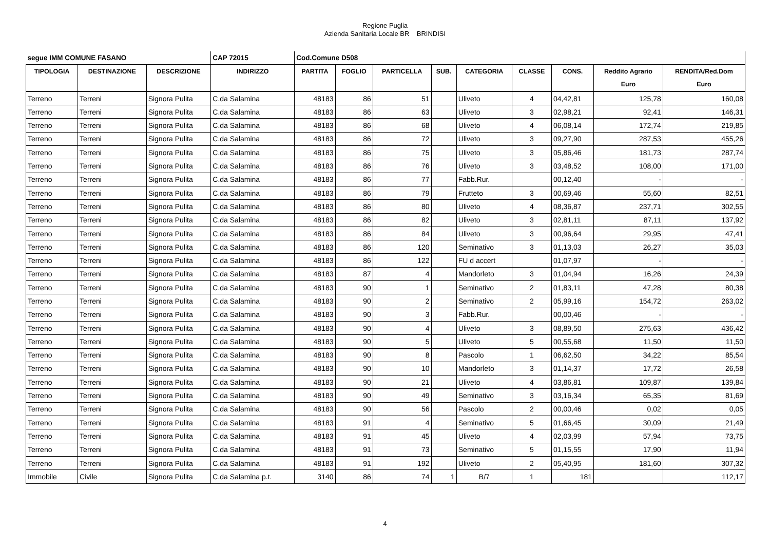Regione Puglia
Azienda Sanitaria Locale BR BRINDISI
| segue IMM COMUNE FASANO | | | CAP 72015 | Cod.Comune D508 | | | | | | | | |
| TIPOLOGIA | DESTINAZIONE | DESCRIZIONE | INDIRIZZO | PARTITA | FOGLIO | PARTICELLA | SUB. | CATEGORIA | CLASSE | CONS. | Reddito Agrario | RENDITA/Red.Dom |
| | | | | | | | | | | | Euro | Euro |
| Terreno | Terreni | Signora Pulita | C.da Salamina | 48183 | 86 | 51 | | Uliveto | 4 | 04,42,81 | 125,78 | 160,08 |
| Terreno | Terreni | Signora Pulita | C.da Salamina | 48183 | 86 | 63 | | Uliveto | 3 | 02,98,21 | 92,41 | 146,31 |
| Terreno | Terreni | Signora Pulita | C.da Salamina | 48183 | 86 | 68 | | Uliveto | 4 | 06,08,14 | 172,74 | 219,85 |
| Terreno | Terreni | Signora Pulita | C.da Salamina | 48183 | 86 | 72 | | Uliveto | 3 | 09,27,90 | 287,53 | 455,26 |
| Terreno | Terreni | Signora Pulita | C.da Salamina | 48183 | 86 | 75 | | Uliveto | 3 | 05,86,46 | 181,73 | 287,74 |
| Terreno | Terreni | Signora Pulita | C.da Salamina | 48183 | 86 | 76 | | Uliveto | 3 | 03,48,52 | 108,00 | 171,00 |
| Terreno | Terreni | Signora Pulita | C.da Salamina | 48183 | 86 | 77 | | Fabb.Rur. | | 00,12,40 | - | - |
| Terreno | Terreni | Signora Pulita | C.da Salamina | 48183 | 86 | 79 | | Frutteto | 3 | 00,69,46 | 55,60 | 82,51 |
| Terreno | Terreni | Signora Pulita | C.da Salamina | 48183 | 86 | 80 | | Uliveto | 4 | 08,36,87 | 237,71 | 302,55 |
| Terreno | Terreni | Signora Pulita | C.da Salamina | 48183 | 86 | 82 | | Uliveto | 3 | 02,81,11 | 87,11 | 137,92 |
| Terreno | Terreni | Signora Pulita | C.da Salamina | 48183 | 86 | 84 | | Uliveto | 3 | 00,96,64 | 29,95 | 47,41 |
| Terreno | Terreni | Signora Pulita | C.da Salamina | 48183 | 86 | 120 | | Seminativo | 3 | 01,13,03 | 26,27 | 35,03 |
| Terreno | Terreni | Signora Pulita | C.da Salamina | 48183 | 86 | 122 | | FU d accert | | 01,07,97 | - | - |
| Terreno | Terreni | Signora Pulita | C.da Salamina | 48183 | 87 | 4 | | Mandorleto | 3 | 01,04,94 | 16,26 | 24,39 |
| Terreno | Terreni | Signora Pulita | C.da Salamina | 48183 | 90 | 1 | | Seminativo | 2 | 01,83,11 | 47,28 | 80,38 |
| Terreno | Terreni | Signora Pulita | C.da Salamina | 48183 | 90 | 2 | | Seminativo | 2 | 05,99,16 | 154,72 | 263,02 |
| Terreno | Terreni | Signora Pulita | C.da Salamina | 48183 | 90 | 3 | | Fabb.Rur. | | 00,00,46 | - | - |
| Terreno | Terreni | Signora Pulita | C.da Salamina | 48183 | 90 | 4 | | Uliveto | 3 | 08,89,50 | 275,63 | 436,42 |
| Terreno | Terreni | Signora Pulita | C.da Salamina | 48183 | 90 | 5 | | Uliveto | 5 | 00,55,68 | 11,50 | 11,50 |
| Terreno | Terreni | Signora Pulita | C.da Salamina | 48183 | 90 | 8 | | Pascolo | 1 | 06,62,50 | 34,22 | 85,54 |
| Terreno | Terreni | Signora Pulita | C.da Salamina | 48183 | 90 | 10 | | Mandorleto | 3 | 01,14,37 | 17,72 | 26,58 |
| Terreno | Terreni | Signora Pulita | C.da Salamina | 48183 | 90 | 21 | | Uliveto | 4 | 03,86,81 | 109,87 | 139,84 |
| Terreno | Terreni | Signora Pulita | C.da Salamina | 48183 | 90 | 49 | | Seminativo | 3 | 03,16,34 | 65,35 | 81,69 |
| Terreno | Terreni | Signora Pulita | C.da Salamina | 48183 | 90 | 56 | | Pascolo | 2 | 00,00,46 | 0,02 | 0,05 |
| Terreno | Terreni | Signora Pulita | C.da Salamina | 48183 | 91 | 4 | | Seminativo | 5 | 01,66,45 | 30,09 | 21,49 |
| Terreno | Terreni | Signora Pulita | C.da Salamina | 48183 | 91 | 45 | | Uliveto | 4 | 02,03,99 | 57,94 | 73,75 |
| Terreno | Terreni | Signora Pulita | C.da Salamina | 48183 | 91 | 73 | | Seminativo | 5 | 01,15,55 | 17,90 | 11,94 |
| Terreno | Terreni | Signora Pulita | C.da Salamina | 48183 | 91 | 192 | | Uliveto | 2 | 05,40,95 | 181,60 | 307,32 |
| Immobile | Civile | Signora Pulita | C.da Salamina p.t. | 3140 | 86 | 74 | 1 | B/7 | 1 | 181 | | 112,17 |
4